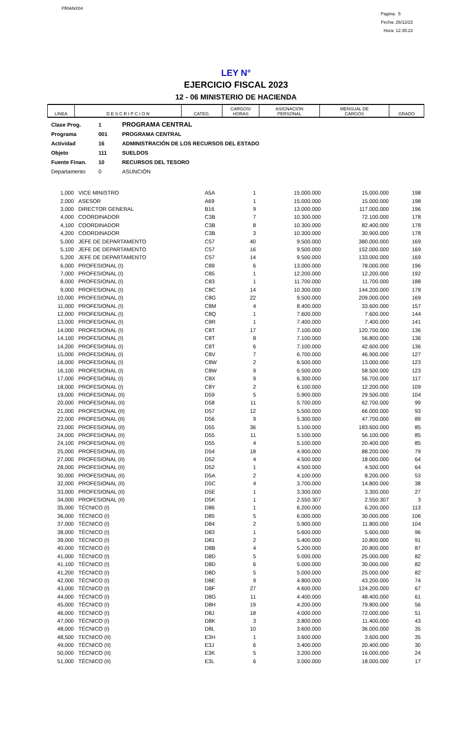PRIANX04
Pagina: 5
Fecha: 26/12/22
Hora: 12:35:22
LEY N°
EJERCICIO FISCAL 2023
12 - 06 MINISTERIO DE HACIENDA
| LINEA | D E S C R I P C I O N | CATEG. | CARGOS/ HORAS | ASIGNACION PERSONAL | MENSUAL DE CARGOS | GRADO |
| --- | --- | --- | --- | --- | --- | --- |
| Clase Prog. | 1 | PROGRAMA CENTRAL |
| Programa | 001 | PROGRAMA CENTRAL |
| Actividad | 16 | ADMINISTRACIÓN DE LOS RECURSOS DEL ESTADO |
| Objeto | 111 | SUELDOS |
| Fuente Finan. | 10 | RECURSOS DEL TESORO |
| Departamento | 0 | ASUNCIÓN |
| 1,000 | VICE MINISTRO | A5A | 1 | 15.000.000 | 15.000.000 | 198 |
| 2,000 | ASESOR | A69 | 1 | 15.000.000 | 15.000.000 | 198 |
| 3,000 | DIRECTOR GENERAL | B16 | 9 | 13.000.000 | 117.000.000 | 196 |
| 4,000 | COORDINADOR | C3B | 7 | 10.300.000 | 72.100.000 | 178 |
| 4,100 | COORDINADOR | C3B | 8 | 10.300.000 | 82.400.000 | 178 |
| 4,200 | COORDINADOR | C3B | 3 | 10.300.000 | 30.900.000 | 178 |
| 5,000 | JEFE DE DEPARTAMENTO | C57 | 40 | 9.500.000 | 380.000.000 | 169 |
| 5,100 | JEFE DE DEPARTAMENTO | C57 | 16 | 9.500.000 | 152.000.000 | 169 |
| 5,200 | JEFE DE DEPARTAMENTO | C57 | 14 | 9.500.000 | 133.000.000 | 169 |
| 6,000 | PROFESIONAL (I) | C89 | 6 | 13.000.000 | 78.000.000 | 196 |
| 7,000 | PROFESIONAL (I) | C85 | 1 | 12.200.000 | 12.200.000 | 192 |
| 8,000 | PROFESIONAL (I) | C83 | 1 | 11.700.000 | 11.700.000 | 188 |
| 9,000 | PROFESIONAL (I) | C8C | 14 | 10.300.000 | 144.200.000 | 178 |
| 10,000 | PROFESIONAL (I) | C8G | 22 | 9.500.000 | 209.000.000 | 169 |
| 11,000 | PROFESIONAL (I) | C8M | 4 | 8.400.000 | 33.600.000 | 157 |
| 12,000 | PROFESIONAL (I) | C8Q | 1 | 7.600.000 | 7.600.000 | 144 |
| 13,000 | PROFESIONAL (I) | C8R | 1 | 7.400.000 | 7.400.000 | 141 |
| 14,000 | PROFESIONAL (I) | C8T | 17 | 7.100.000 | 120.700.000 | 136 |
| 14,100 | PROFESIONAL (I) | C8T | 8 | 7.100.000 | 56.800.000 | 136 |
| 14,200 | PROFESIONAL (I) | C8T | 6 | 7.100.000 | 42.600.000 | 136 |
| 15,000 | PROFESIONAL (I) | C8V | 7 | 6.700.000 | 46.900.000 | 127 |
| 16,000 | PROFESIONAL (I) | C8W | 2 | 6.500.000 | 13.000.000 | 123 |
| 16,100 | PROFESIONAL (I) | C8W | 9 | 6.500.000 | 58.500.000 | 123 |
| 17,000 | PROFESIONAL (I) | C8X | 9 | 6.300.000 | 56.700.000 | 117 |
| 18,000 | PROFESIONAL (I) | C8Y | 2 | 6.100.000 | 12.200.000 | 109 |
| 19,000 | PROFESIONAL (II) | D59 | 5 | 5.900.000 | 29.500.000 | 104 |
| 20,000 | PROFESIONAL (II) | D58 | 11 | 5.700.000 | 62.700.000 | 99 |
| 21,000 | PROFESIONAL (II) | D57 | 12 | 5.500.000 | 66.000.000 | 93 |
| 22,000 | PROFESIONAL (II) | D56 | 9 | 5.300.000 | 47.700.000 | 89 |
| 23,000 | PROFESIONAL (II) | D55 | 36 | 5.100.000 | 183.600.000 | 85 |
| 24,000 | PROFESIONAL (II) | D55 | 11 | 5.100.000 | 56.100.000 | 85 |
| 24,100 | PROFESIONAL (II) | D55 | 4 | 5.100.000 | 20.400.000 | 85 |
| 25,000 | PROFESIONAL (II) | D54 | 18 | 4.900.000 | 88.200.000 | 79 |
| 27,000 | PROFESIONAL (II) | D52 | 4 | 4.500.000 | 18.000.000 | 64 |
| 28,000 | PROFESIONAL (II) | D52 | 1 | 4.500.000 | 4.500.000 | 64 |
| 30,000 | PROFESIONAL (II) | D5A | 2 | 4.100.000 | 8.200.000 | 53 |
| 32,000 | PROFESIONAL (II) | D5C | 4 | 3.700.000 | 14.800.000 | 38 |
| 33,000 | PROFESIONAL (II) | D5E | 1 | 3.300.000 | 3.300.000 | 27 |
| 34,000 | PROFESIONAL (II) | D5K | 1 | 2.550.307 | 2.550.307 | 3 |
| 35,000 | TÉCNICO (I) | D86 | 1 | 6.200.000 | 6.200.000 | 113 |
| 36,000 | TÉCNICO (I) | D85 | 5 | 6.000.000 | 30.000.000 | 106 |
| 37,000 | TÉCNICO (I) | D84 | 2 | 5.900.000 | 11.800.000 | 104 |
| 38,000 | TÉCNICO (I) | D83 | 1 | 5.600.000 | 5.600.000 | 96 |
| 39,000 | TÉCNICO (I) | D81 | 2 | 5.400.000 | 10.800.000 | 91 |
| 40,000 | TÉCNICO (I) | D8B | 4 | 5.200.000 | 20.800.000 | 87 |
| 41,000 | TÉCNICO (I) | D8D | 5 | 5.000.000 | 25.000.000 | 82 |
| 41,100 | TÉCNICO (I) | D8D | 6 | 5.000.000 | 30.000.000 | 82 |
| 41,200 | TÉCNICO (I) | D8D | 5 | 5.000.000 | 25.000.000 | 82 |
| 42,000 | TÉCNICO (I) | D8E | 9 | 4.800.000 | 43.200.000 | 74 |
| 43,000 | TÉCNICO (I) | D8F | 27 | 4.600.000 | 124.200.000 | 67 |
| 44,000 | TÉCNICO (I) | D8G | 11 | 4.400.000 | 48.400.000 | 61 |
| 45,000 | TÉCNICO (I) | D8H | 19 | 4.200.000 | 79.800.000 | 56 |
| 46,000 | TÉCNICO (I) | D8J | 18 | 4.000.000 | 72.000.000 | 51 |
| 47,000 | TÉCNICO (I) | D8K | 3 | 3.800.000 | 11.400.000 | 43 |
| 48,000 | TÉCNICO (I) | D8L | 10 | 3.600.000 | 36.000.000 | 35 |
| 48,500 | TECNICO (II) | E3H | 1 | 3.600.000 | 3.600.000 | 35 |
| 49,000 | TÉCNICO (II) | E3J | 6 | 3.400.000 | 20.400.000 | 30 |
| 50,000 | TÉCNICO (II) | E3K | 5 | 3.200.000 | 16.000.000 | 24 |
| 51,000 | TÉCNICO (II) | E3L | 6 | 3.000.000 | 18.000.000 | 17 |